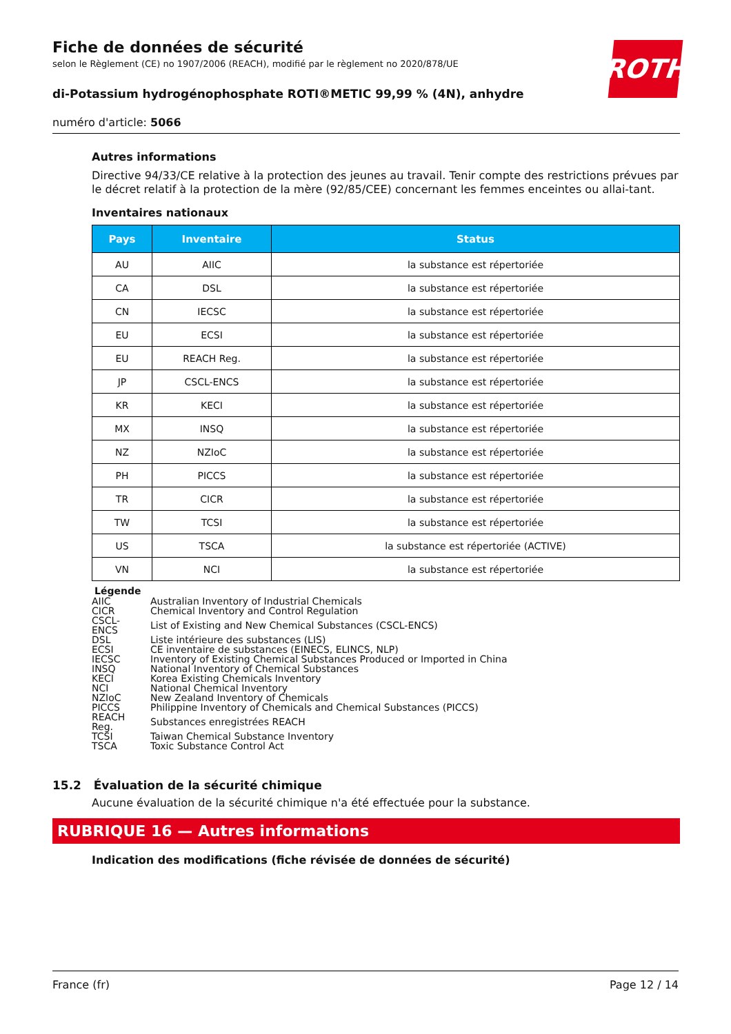ROTH
Fiche de données de sécurité
selon le Règlement (CE) no 1907/2006 (REACH), modifié par le règlement no 2020/878/UE
di-Potassium hydrogénophosphate ROTI®METIC 99,99 % (4N), anhydre
numéro d'article: 5066
Autres informations
Directive 94/33/CE relative à la protection des jeunes au travail. Tenir compte des restrictions prévues par le décret relatif à la protection de la mère (92/85/CEE) concernant les femmes enceintes ou allai-tant.
Inventaires nationaux
| Pays | Inventaire | Status |
| --- | --- | --- |
| AU | AIIC | la substance est répertoriée |
| CA | DSL | la substance est répertoriée |
| CN | IECSC | la substance est répertoriée |
| EU | ECSI | la substance est répertoriée |
| EU | REACH Reg. | la substance est répertoriée |
| JP | CSCL-ENCS | la substance est répertoriée |
| KR | KECI | la substance est répertoriée |
| MX | INSQ | la substance est répertoriée |
| NZ | NZIoC | la substance est répertoriée |
| PH | PICCS | la substance est répertoriée |
| TR | CICR | la substance est répertoriée |
| TW | TCSI | la substance est répertoriée |
| US | TSCA | la substance est répertoriée (ACTIVE) |
| VN | NCI | la substance est répertoriée |
| Légende | |
| --- | --- |
| AIIC | Australian Inventory of Industrial Chemicals |
| CICR | Chemical Inventory and Control Regulation |
| CSCL-ENCS | List of Existing and New Chemical Substances (CSCL-ENCS) |
| DSL | Liste intérieure des substances (LIS) |
| ECSI | CE inventaire de substances (EINECS, ELINCS, NLP) |
| IECSC | Inventory of Existing Chemical Substances Produced or Imported in China |
| INSQ | National Inventory of Chemical Substances |
| KECI | Korea Existing Chemicals Inventory |
| NCI | National Chemical Inventory |
| NZIoC | New Zealand Inventory of Chemicals |
| PICCS | Philippine Inventory of Chemicals and Chemical Substances (PICCS) |
| REACH Reg. | Substances enregistrées REACH |
| TCSI | Taiwan Chemical Substance Inventory |
| TSCA | Toxic Substance Control Act |
15.2 Évaluation de la sécurité chimique
Aucune évaluation de la sécurité chimique n'a été effectuée pour la substance.
RUBRIQUE 16 — Autres informations
Indication des modifications (fiche révisée de données de sécurité)
France (fr) Page 12 / 14